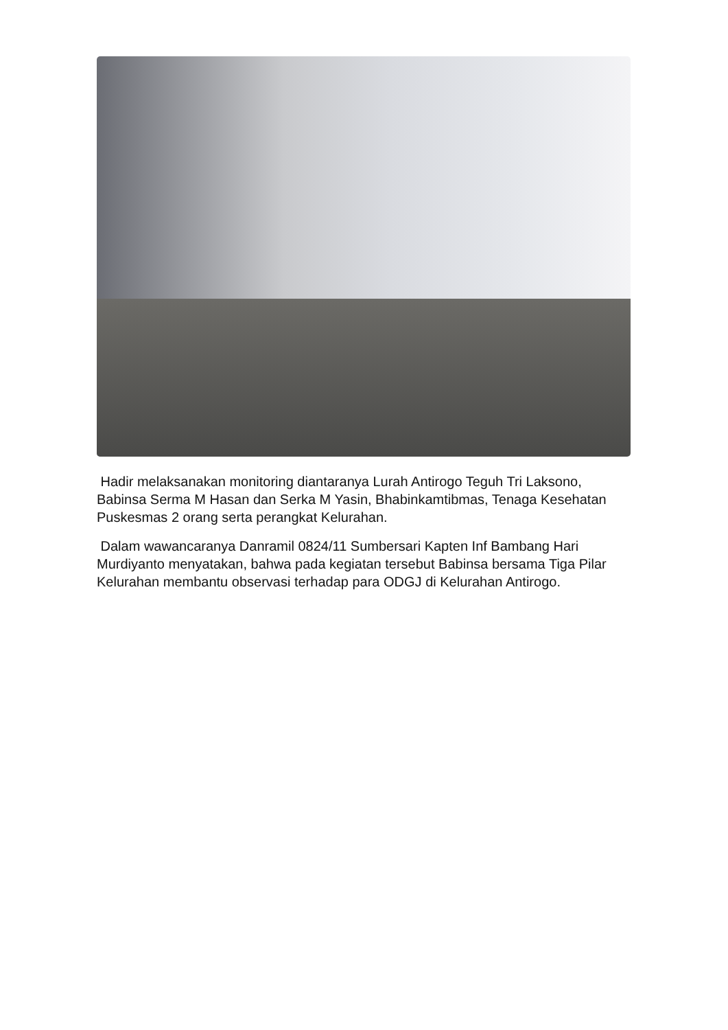Hadir melaksanakan monitoring diantaranya Lurah Antirogo Teguh Tri Laksono, Babinsa Serma M Hasan dan Serka M Yasin, Bhabinkamtibmas, Tenaga Kesehatan Puskesmas 2 orang serta perangkat Kelurahan.
Dalam wawancaranya Danramil 0824/11 Sumbersari Kapten Inf Bambang Hari Murdiyanto menyatakan, bahwa pada kegiatan tersebut Babinsa bersama Tiga Pilar Kelurahan membantu observasi terhadap para ODGJ di Kelurahan Antirogo.